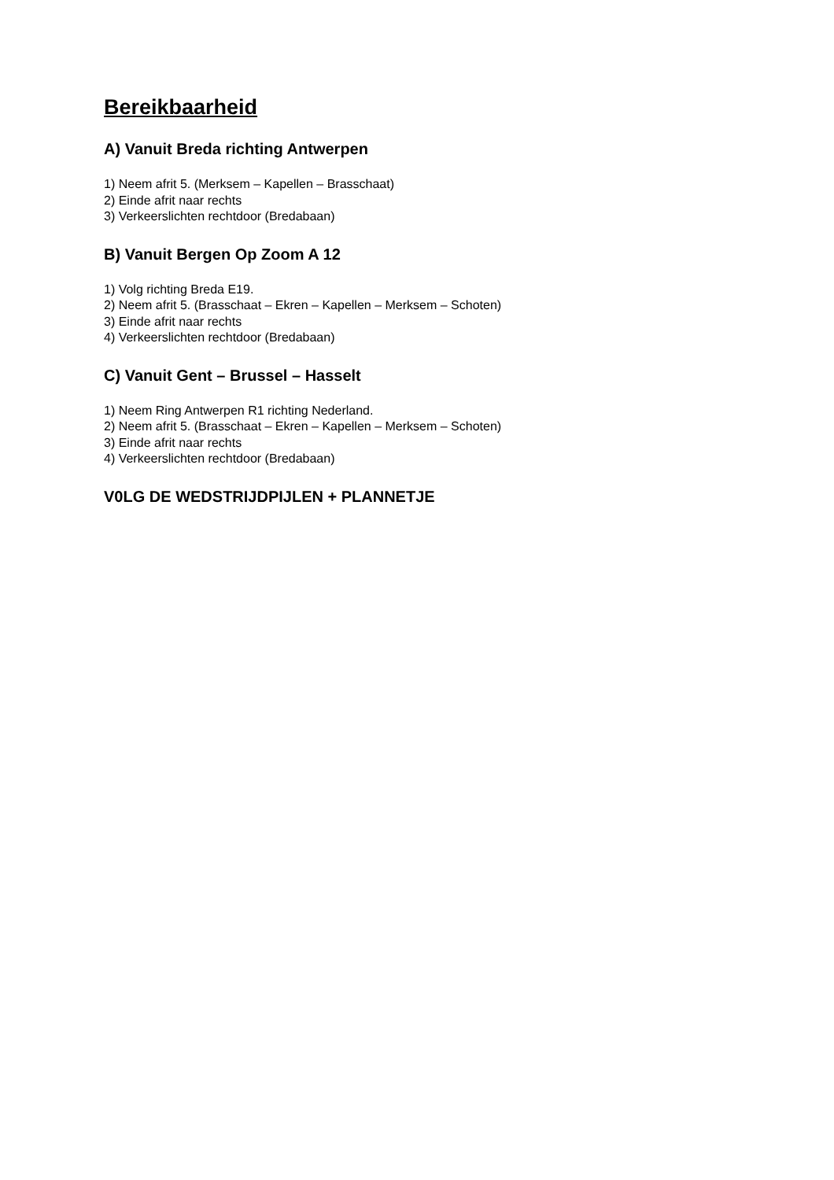Bereikbaarheid
A) Vanuit Breda richting Antwerpen
1) Neem afrit 5. (Merksem – Kapellen – Brasschaat)
2) Einde afrit naar rechts
3) Verkeerslichten rechtdoor (Bredabaan)
B) Vanuit Bergen Op Zoom A 12
1) Volg richting Breda E19.
2) Neem afrit 5. (Brasschaat – Ekren – Kapellen – Merksem – Schoten)
3) Einde afrit naar rechts
4) Verkeerslichten rechtdoor (Bredabaan)
C) Vanuit Gent – Brussel – Hasselt
1) Neem Ring Antwerpen R1 richting Nederland.
2) Neem afrit 5. (Brasschaat – Ekren – Kapellen – Merksem – Schoten)
3) Einde afrit naar rechts
4) Verkeerslichten rechtdoor (Bredabaan)
V0LG DE WEDSTRIJDPIJLEN + PLANNETJE